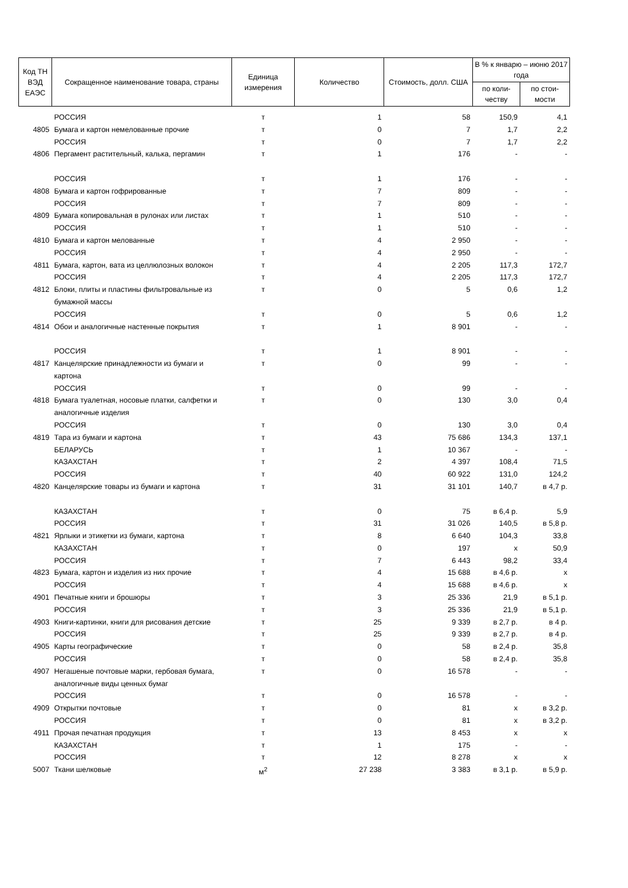| Код ТН ВЭД ЕАЭС | Сокращенное наименование товара, страны | Единица измерения | Количество | Стоимость, долл. США | В % к январю – июню 2017 года | |
| --- | --- | --- | --- | --- | --- | --- |
| | | | | | по коли-честву | по стои-мости |
| | РОССИЯ | т | 1 | 58 | 150,9 | 4,1 |
| 4805 | Бумага и картон немелованные прочие | т | 0 | 7 | 1,7 | 2,2 |
| | РОССИЯ | т | 0 | 7 | 1,7 | 2,2 |
| 4806 | Пергамент растительный, калька, пергамин | т | 1 | 176 | - | - |
| | РОССИЯ | т | 1 | 176 | - | - |
| 4808 | Бумага и картон гофрированные | т | 7 | 809 | - | - |
| | РОССИЯ | т | 7 | 809 | - | - |
| 4809 | Бумага копировальная в рулонах или листах | т | 1 | 510 | - | - |
| | РОССИЯ | т | 1 | 510 | - | - |
| 4810 | Бумага и картон мелованные | т | 4 | 2 950 | - | - |
| | РОССИЯ | т | 4 | 2 950 | - | - |
| 4811 | Бумага, картон, вата из целлюлозных волокон | т | 4 | 2 205 | 117,3 | 172,7 |
| | РОССИЯ | т | 4 | 2 205 | 117,3 | 172,7 |
| 4812 | Блоки, плиты и пластины фильтровальные из бумажной массы | т | 0 | 5 | 0,6 | 1,2 |
| | РОССИЯ | т | 0 | 5 | 0,6 | 1,2 |
| 4814 | Обои и аналогичные настенные покрытия | т | 1 | 8 901 | - | - |
| | РОССИЯ | т | 1 | 8 901 | - | - |
| 4817 | Канцелярские принадлежности из бумаги и картона | т | 0 | 99 | - | - |
| | РОССИЯ | т | 0 | 99 | - | - |
| 4818 | Бумага туалетная, носовые платки, салфетки и аналогичные изделия | т | 0 | 130 | 3,0 | 0,4 |
| | РОССИЯ | т | 0 | 130 | 3,0 | 0,4 |
| 4819 | Тара из бумаги и картона | т | 43 | 75 686 | 134,3 | 137,1 |
| | БЕЛАРУСЬ | т | 1 | 10 367 | - | - |
| | КАЗАХСТАН | т | 2 | 4 397 | 108,4 | 71,5 |
| | РОССИЯ | т | 40 | 60 922 | 131,0 | 124,2 |
| 4820 | Канцелярские товары из бумаги и картона | т | 31 | 31 101 | 140,7 | в 4,7 р. |
| | КАЗАХСТАН | т | 0 | 75 | в 6,4 р. | 5,9 |
| | РОССИЯ | т | 31 | 31 026 | 140,5 | в 5,8 р. |
| 4821 | Ярлыки и этикетки из бумаги, картона | т | 8 | 6 640 | 104,3 | 33,8 |
| | КАЗАХСТАН | т | 0 | 197 | х | 50,9 |
| | РОССИЯ | т | 7 | 6 443 | 98,2 | 33,4 |
| 4823 | Бумага, картон и изделия из них прочие | т | 4 | 15 688 | в 4,6 р. | х |
| | РОССИЯ | т | 4 | 15 688 | в 4,6 р. | х |
| 4901 | Печатные книги и брошюры | т | 3 | 25 336 | 21,9 | в 5,1 р. |
| | РОССИЯ | т | 3 | 25 336 | 21,9 | в 5,1 р. |
| 4903 | Книги-картинки, книги для рисования детские | т | 25 | 9 339 | в 2,7 р. | в 4 р. |
| | РОССИЯ | т | 25 | 9 339 | в 2,7 р. | в 4 р. |
| 4905 | Карты географические | т | 0 | 58 | в 2,4 р. | 35,8 |
| | РОССИЯ | т | 0 | 58 | в 2,4 р. | 35,8 |
| 4907 | Негашеные почтовые марки, гербовая бумага, аналогичные виды ценных бумаг | т | 0 | 16 578 | - | - |
| | РОССИЯ | т | 0 | 16 578 | - | - |
| 4909 | Открытки почтовые | т | 0 | 81 | х | в 3,2 р. |
| | РОССИЯ | т | 0 | 81 | х | в 3,2 р. |
| 4911 | Прочая печатная продукция | т | 13 | 8 453 | х | х |
| | КАЗАХСТАН | т | 1 | 175 | - | - |
| | РОССИЯ | т | 12 | 8 278 | х | х |
| 5007 | Ткани шелковые | м<sup>2</sup> | 27 238 | 3 383 | в 3,1 р. | в 5,9 р. |